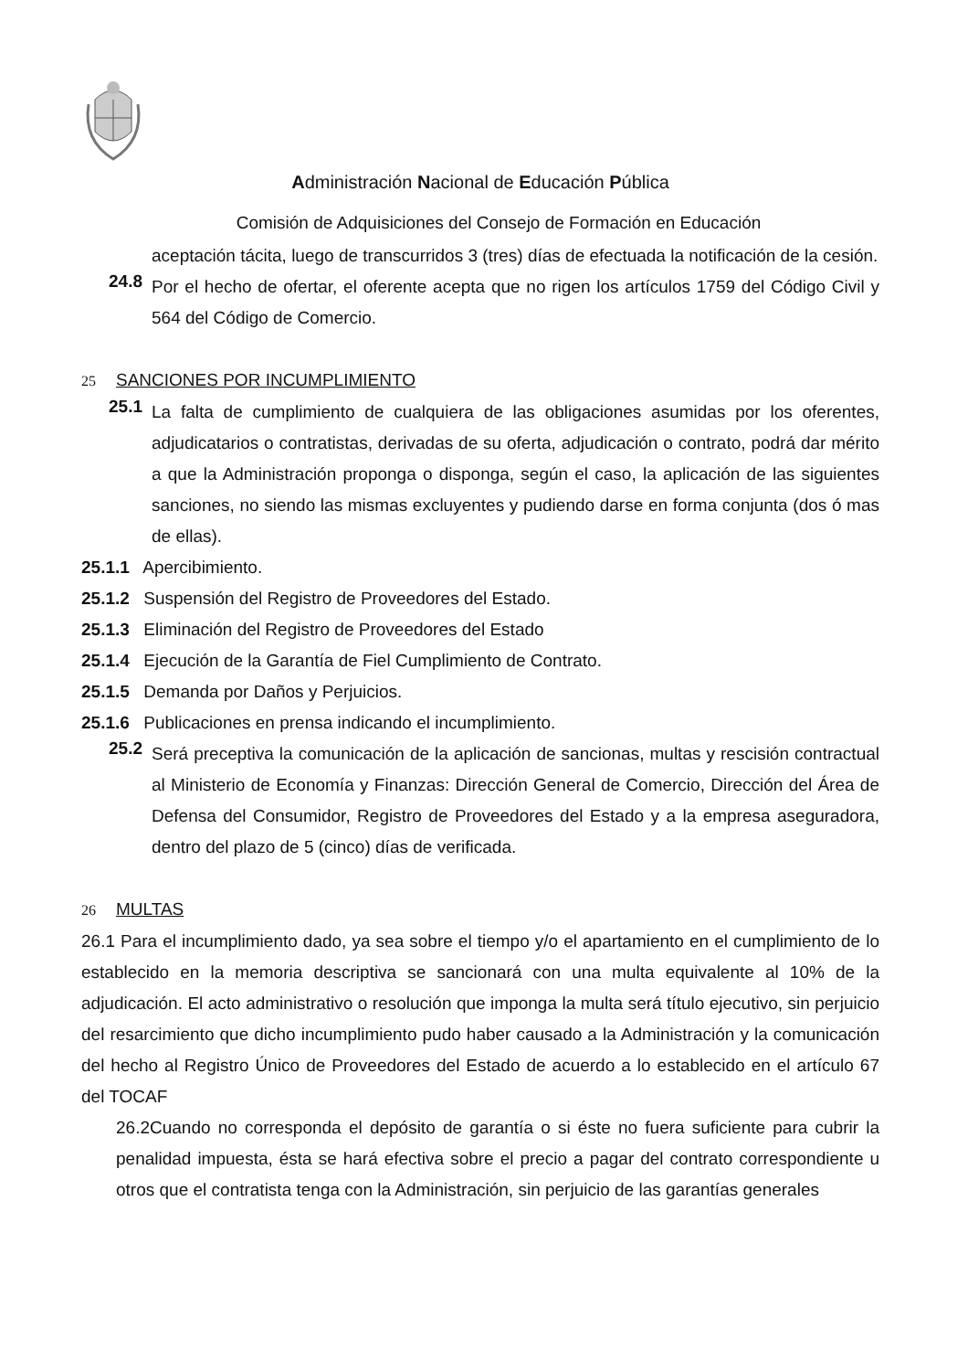Administración Nacional de Educación Pública
Comisión de Adquisiciones del Consejo de Formación en Educación
aceptación tácita, luego de transcurridos 3 (tres) días de efectuada la notificación de la cesión.
24.8 Por el hecho de ofertar, el oferente acepta que no rigen los artículos 1759 del Código Civil y 564 del Código de Comercio.
25 SANCIONES POR INCUMPLIMIENTO
25.1 La falta de cumplimiento de cualquiera de las obligaciones asumidas por los oferentes, adjudicatarios o contratistas, derivadas de su oferta, adjudicación o contrato, podrá dar mérito a que la Administración proponga o disponga, según el caso, la aplicación de las siguientes sanciones, no siendo las mismas excluyentes y pudiendo darse en forma conjunta (dos ó mas de ellas).
25.1.1 Apercibimiento.
25.1.2 Suspensión del Registro de Proveedores del Estado.
25.1.3 Eliminación del Registro de Proveedores del Estado
25.1.4 Ejecución de la Garantía de Fiel Cumplimiento de Contrato.
25.1.5 Demanda por Daños y Perjuicios.
25.1.6 Publicaciones en prensa indicando el incumplimiento.
25.2 Será preceptiva la comunicación de la aplicación de sancionas, multas y rescisión contractual al Ministerio de Economía y Finanzas: Dirección General de Comercio, Dirección del Área de Defensa del Consumidor, Registro de Proveedores del Estado y a la empresa aseguradora, dentro del plazo de 5 (cinco) días de verificada.
26 MULTAS
26.1 Para el incumplimiento dado, ya sea sobre el tiempo y/o el apartamiento en el cumplimiento de lo establecido en la memoria descriptiva se sancionará con una multa equivalente al 10% de la adjudicación. El acto administrativo o resolución que imponga la multa será título ejecutivo, sin perjuicio del resarcimiento que dicho incumplimiento pudo haber causado a la Administración y la comunicación del hecho al Registro Único de Proveedores del Estado de acuerdo a lo establecido en el artículo 67 del TOCAF
26.2Cuando no corresponda el depósito de garantía o si éste no fuera suficiente para cubrir la penalidad impuesta, ésta se hará efectiva sobre el precio a pagar del contrato correspondiente u otros que el contratista tenga con la Administración, sin perjuicio de las garantías generales